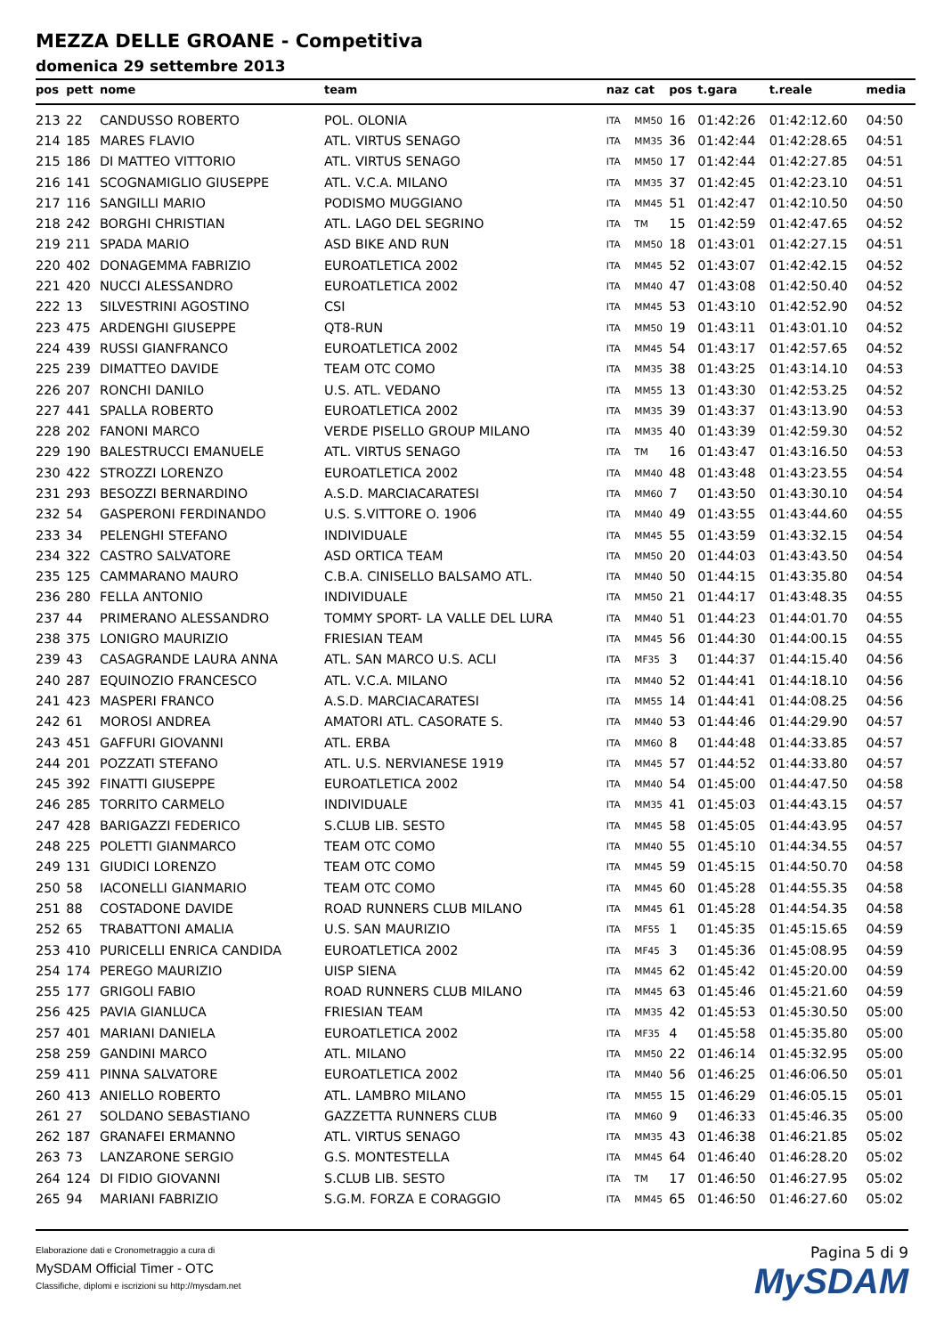MEZZA DELLE GROANE - Competitiva
domenica 29 settembre 2013
| pos | pett | nome | team | naz | cat | pos | t.gara | t.reale | media |
| --- | --- | --- | --- | --- | --- | --- | --- | --- | --- |
| 213 | 22 | CANDUSSO ROBERTO | POL. OLONIA | ITA | MM50 | 16 | 01:42:26 | 01:42:12.60 | 04:50 |
| 214 | 185 | MARES FLAVIO | ATL. VIRTUS SENAGO | ITA | MM35 | 36 | 01:42:44 | 01:42:28.65 | 04:51 |
| 215 | 186 | DI MATTEO VITTORIO | ATL. VIRTUS SENAGO | ITA | MM50 | 17 | 01:42:44 | 01:42:27.85 | 04:51 |
| 216 | 141 | SCOGNAMIGLIO GIUSEPPE | ATL. V.C.A. MILANO | ITA | MM35 | 37 | 01:42:45 | 01:42:23.10 | 04:51 |
| 217 | 116 | SANGILLI MARIO | PODISMO MUGGIANO | ITA | MM45 | 51 | 01:42:47 | 01:42:10.50 | 04:50 |
| 218 | 242 | BORGHI CHRISTIAN | ATL. LAGO DEL SEGRINO | ITA | TM | 15 | 01:42:59 | 01:42:47.65 | 04:52 |
| 219 | 211 | SPADA MARIO | ASD BIKE AND RUN | ITA | MM50 | 18 | 01:43:01 | 01:42:27.15 | 04:51 |
| 220 | 402 | DONAGEMMA FABRIZIO | EUROATLETICA 2002 | ITA | MM45 | 52 | 01:43:07 | 01:42:42.15 | 04:52 |
| 221 | 420 | NUCCI ALESSANDRO | EUROATLETICA 2002 | ITA | MM40 | 47 | 01:43:08 | 01:42:50.40 | 04:52 |
| 222 | 13 | SILVESTRINI AGOSTINO | CSI | ITA | MM45 | 53 | 01:43:10 | 01:42:52.90 | 04:52 |
| 223 | 475 | ARDENGHI GIUSEPPE | QT8-RUN | ITA | MM50 | 19 | 01:43:11 | 01:43:01.10 | 04:52 |
| 224 | 439 | RUSSI GIANFRANCO | EUROATLETICA 2002 | ITA | MM45 | 54 | 01:43:17 | 01:42:57.65 | 04:52 |
| 225 | 239 | DIMATTEO DAVIDE | TEAM OTC COMO | ITA | MM35 | 38 | 01:43:25 | 01:43:14.10 | 04:53 |
| 226 | 207 | RONCHI DANILO | U.S. ATL. VEDANO | ITA | MM55 | 13 | 01:43:30 | 01:42:53.25 | 04:52 |
| 227 | 441 | SPALLA ROBERTO | EUROATLETICA 2002 | ITA | MM35 | 39 | 01:43:37 | 01:43:13.90 | 04:53 |
| 228 | 202 | FANONI MARCO | VERDE PISELLO GROUP MILANO | ITA | MM35 | 40 | 01:43:39 | 01:42:59.30 | 04:52 |
| 229 | 190 | BALESTRUCCI EMANUELE | ATL. VIRTUS SENAGO | ITA | TM | 16 | 01:43:47 | 01:43:16.50 | 04:53 |
| 230 | 422 | STROZZI LORENZO | EUROATLETICA 2002 | ITA | MM40 | 48 | 01:43:48 | 01:43:23.55 | 04:54 |
| 231 | 293 | BESOZZI BERNARDINO | A.S.D. MARCIACARATESI | ITA | MM60 | 7 | 01:43:50 | 01:43:30.10 | 04:54 |
| 232 | 54 | GASPERONI FERDINANDO | U.S. S.VITTORE O. 1906 | ITA | MM40 | 49 | 01:43:55 | 01:43:44.60 | 04:55 |
| 233 | 34 | PELENGHI STEFANO | INDIVIDUALE | ITA | MM45 | 55 | 01:43:59 | 01:43:32.15 | 04:54 |
| 234 | 322 | CASTRO SALVATORE | ASD ORTICA TEAM | ITA | MM50 | 20 | 01:44:03 | 01:43:43.50 | 04:54 |
| 235 | 125 | CAMMARANO MAURO | C.B.A. CINISELLO BALSAMO ATL. | ITA | MM40 | 50 | 01:44:15 | 01:43:35.80 | 04:54 |
| 236 | 280 | FELLA ANTONIO | INDIVIDUALE | ITA | MM50 | 21 | 01:44:17 | 01:43:48.35 | 04:55 |
| 237 | 44 | PRIMERANO ALESSANDRO | TOMMY SPORT- LA VALLE DEL LURA | ITA | MM40 | 51 | 01:44:23 | 01:44:01.70 | 04:55 |
| 238 | 375 | LONIGRO MAURIZIO | FRIESIAN TEAM | ITA | MM45 | 56 | 01:44:30 | 01:44:00.15 | 04:55 |
| 239 | 43 | CASAGRANDE LAURA ANNA | ATL. SAN MARCO U.S. ACLI | ITA | MF35 | 3 | 01:44:37 | 01:44:15.40 | 04:56 |
| 240 | 287 | EQUINOZIO FRANCESCO | ATL. V.C.A. MILANO | ITA | MM40 | 52 | 01:44:41 | 01:44:18.10 | 04:56 |
| 241 | 423 | MASPERI FRANCO | A.S.D. MARCIACARATESI | ITA | MM55 | 14 | 01:44:41 | 01:44:08.25 | 04:56 |
| 242 | 61 | MOROSI ANDREA | AMATORI ATL. CASORATE S. | ITA | MM40 | 53 | 01:44:46 | 01:44:29.90 | 04:57 |
| 243 | 451 | GAFFURI GIOVANNI | ATL. ERBA | ITA | MM60 | 8 | 01:44:48 | 01:44:33.85 | 04:57 |
| 244 | 201 | POZZATI STEFANO | ATL. U.S. NERVIANESE 1919 | ITA | MM45 | 57 | 01:44:52 | 01:44:33.80 | 04:57 |
| 245 | 392 | FINATTI GIUSEPPE | EUROATLETICA 2002 | ITA | MM40 | 54 | 01:45:00 | 01:44:47.50 | 04:58 |
| 246 | 285 | TORRITO CARMELO | INDIVIDUALE | ITA | MM35 | 41 | 01:45:03 | 01:44:43.15 | 04:57 |
| 247 | 428 | BARIGAZZI FEDERICO | S.CLUB LIB. SESTO | ITA | MM45 | 58 | 01:45:05 | 01:44:43.95 | 04:57 |
| 248 | 225 | POLETTI GIANMARCO | TEAM OTC COMO | ITA | MM40 | 55 | 01:45:10 | 01:44:34.55 | 04:57 |
| 249 | 131 | GIUDICI LORENZO | TEAM OTC COMO | ITA | MM45 | 59 | 01:45:15 | 01:44:50.70 | 04:58 |
| 250 | 58 | IACONELLI GIANMARIO | TEAM OTC COMO | ITA | MM45 | 60 | 01:45:28 | 01:44:55.35 | 04:58 |
| 251 | 88 | COSTADONE DAVIDE | ROAD RUNNERS CLUB MILANO | ITA | MM45 | 61 | 01:45:28 | 01:44:54.35 | 04:58 |
| 252 | 65 | TRABATTONI AMALIA | U.S. SAN MAURIZIO | ITA | MF55 | 1 | 01:45:35 | 01:45:15.65 | 04:59 |
| 253 | 410 | PURICELLI ENRICA CANDIDA | EUROATLETICA 2002 | ITA | MF45 | 3 | 01:45:36 | 01:45:08.95 | 04:59 |
| 254 | 174 | PEREGO MAURIZIO | UISP SIENA | ITA | MM45 | 62 | 01:45:42 | 01:45:20.00 | 04:59 |
| 255 | 177 | GRIGOLI FABIO | ROAD RUNNERS CLUB MILANO | ITA | MM45 | 63 | 01:45:46 | 01:45:21.60 | 04:59 |
| 256 | 425 | PAVIA GIANLUCA | FRIESIAN TEAM | ITA | MM35 | 42 | 01:45:53 | 01:45:30.50 | 05:00 |
| 257 | 401 | MARIANI DANIELA | EUROATLETICA 2002 | ITA | MF35 | 4 | 01:45:58 | 01:45:35.80 | 05:00 |
| 258 | 259 | GANDINI MARCO | ATL. MILANO | ITA | MM50 | 22 | 01:46:14 | 01:45:32.95 | 05:00 |
| 259 | 411 | PINNA SALVATORE | EUROATLETICA 2002 | ITA | MM40 | 56 | 01:46:25 | 01:46:06.50 | 05:01 |
| 260 | 413 | ANIELLO ROBERTO | ATL. LAMBRO MILANO | ITA | MM55 | 15 | 01:46:29 | 01:46:05.15 | 05:01 |
| 261 | 27 | SOLDANO SEBASTIANO | GAZZETTA RUNNERS CLUB | ITA | MM60 | 9 | 01:46:33 | 01:45:46.35 | 05:00 |
| 262 | 187 | GRANAFEI ERMANNO | ATL. VIRTUS SENAGO | ITA | MM35 | 43 | 01:46:38 | 01:46:21.85 | 05:02 |
| 263 | 73 | LANZARONE SERGIO | G.S. MONTESTELLA | ITA | MM45 | 64 | 01:46:40 | 01:46:28.20 | 05:02 |
| 264 | 124 | DI FIDIO GIOVANNI | S.CLUB LIB. SESTO | ITA | TM | 17 | 01:46:50 | 01:46:27.95 | 05:02 |
| 265 | 94 | MARIANI FABRIZIO | S.G.M. FORZA E CORAGGIO | ITA | MM45 | 65 | 01:46:50 | 01:46:27.60 | 05:02 |
Elaborazione dati e Cronometraggio a cura di
MySDAM Official Timer - OTC
Classifiche, diplomi e iscrizioni su http://mysdam.net
Pagina 5 di 9
MySDAM